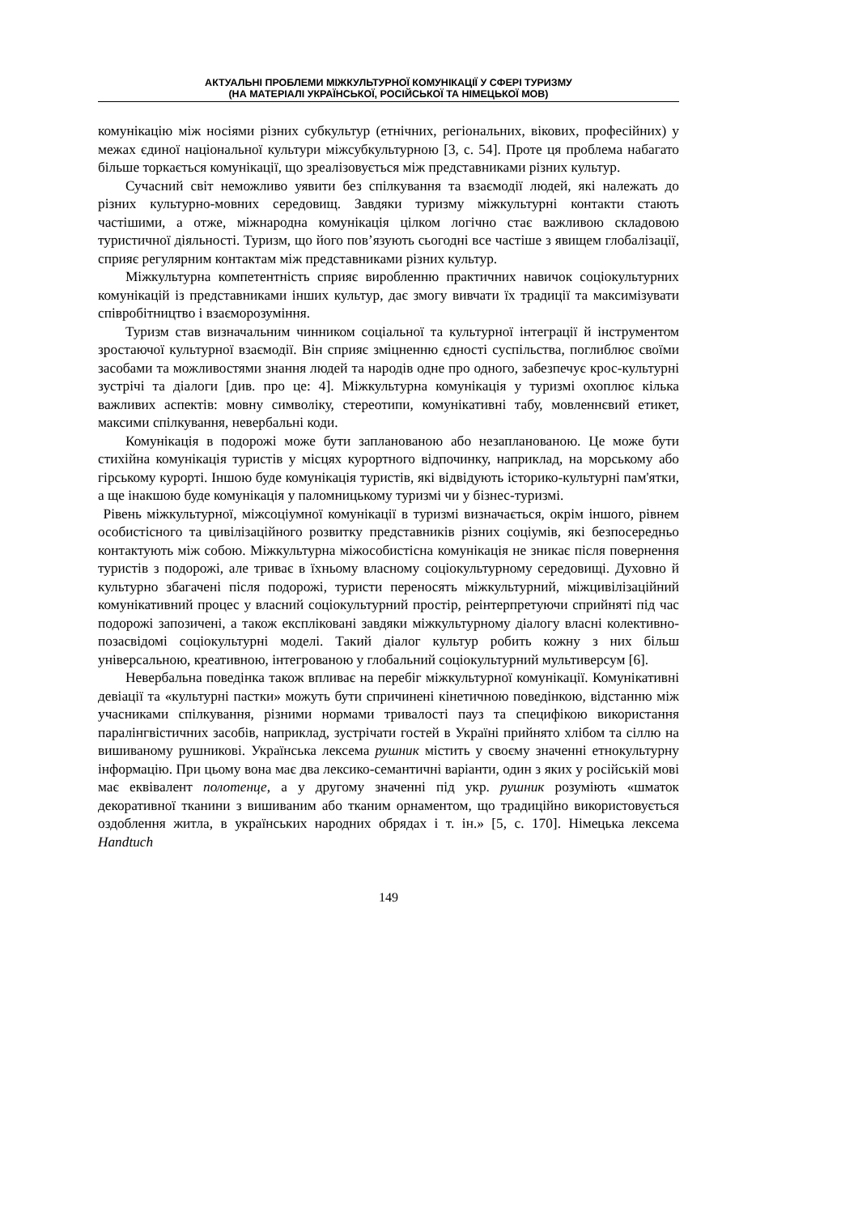АКТУАЛЬНІ ПРОБЛЕМИ МІЖКУЛЬТУРНОЇ КОМУНІКАЦІЇ У СФЕРІ ТУРИЗМУ
(НА МАТЕРІАЛІ УКРАЇНСЬКОЇ, РОСІЙСЬКОЇ ТА НІМЕЦЬКОЇ МОВ)
комунікацію між носіями різних субкультур (етнічних, регіональних, вікових, професійних) у межах єдиної національної культури міжсубкультурною [3, с. 54]. Проте ця проблема набагато більше торкається комунікації, що зреалізовується між представниками різних культур.
Сучасний світ неможливо уявити без спілкування та взаємодії людей, які належать до різних культурно-мовних середовищ. Завдяки туризму міжкультурні контакти стають частішими, а отже, міжнародна комунікація цілком логічно стає важливою складовою туристичної діяльності. Туризм, що його пов’язують сьогодні все частіше з явищем глобалізації, сприяє регулярним контактам між представниками різних культур.
Міжкультурна компетентність сприяє виробленню практичних навичок соціокультурних комунікацій із представниками інших культур, дає змогу вивчати їх традиції та максимізувати співробітництво і взаєморозуміння.
Туризм став визначальним чинником соціальної та культурної інтеграції й інструментом зростаючої культурної взаємодії. Він сприяє зміцненню єдності суспільства, поглиблює своїми засобами та можливостями знання людей та народів одне про одного, забезпечує крос-культурні зустрічі та діалоги [див. про це: 4]. Міжкультурна комунікація у туризмі охоплює кілька важливих аспектів: мовну символіку, стереотипи, комунікативні табу, мовленнєвий етикет, максими спілкування, невербальні коди.
Комунікація в подорожі може бути запланованою або незапланованою. Це може бути стихійна комунікація туристів у місцях курортного відпочинку, наприклад, на морському або гірському курорті. Іншою буде комунікація туристів, які відвідують історико-культурні пам'ятки, а ще інакшою буде комунікація у паломницькому туризмі чи у бізнес-туризмі.
Рівень міжкультурної, міжсоціумної комунікації в туризмі визначається, окрім іншого, рівнем особистісного та цивілізаційного розвитку представників різних соціумів, які безпосередньо контактують між собою. Міжкультурна міжособистісна комунікація не зникає після повернення туристів з подорожі, але триває в їхньому власному соціокультурному середовищі. Духовно й культурно збагачені після подорожі, туристи переносять міжкультурний, міжцивілізаційний комунікативний процес у власний соціокультурний простір, реінтерпретуючи сприйняті під час подорожі запозичені, а також експліковані завдяки міжкультурному діалогу власні колективно-позасвідомі соціокультурні моделі. Такий діалог культур робить кожну з них більш універсальною, креативною, інтегрованою у глобальний соціокультурний мультиверсум [6].
Невербальна поведінка також впливає на перебіг міжкультурної комунікації. Комунікативні девіації та «культурні пастки» можуть бути спричинені кінетичною поведінкою, відстанню між учасниками спілкування, різними нормами тривалості пауз та специфікою використання паралінгвістичних засобів, наприклад, зустрічати гостей в Україні прийнято хлібом та сіллю на вишиваному рушникові. Українська лексема рушник містить у своєму значенні етнокультурну інформацію. При цьому вона має два лексико-семантичні варіанти, один з яких у російській мові має еквівалент полотенце, а у другому значенні під укр. рушник розуміють «шматок декоративної тканини з вишиваним або тканим орнаментом, що традиційно використовується оздоблення житла, в українських народних обрядах і т. ін.» [5, с. 170]. Німецька лексема Handtuch
149